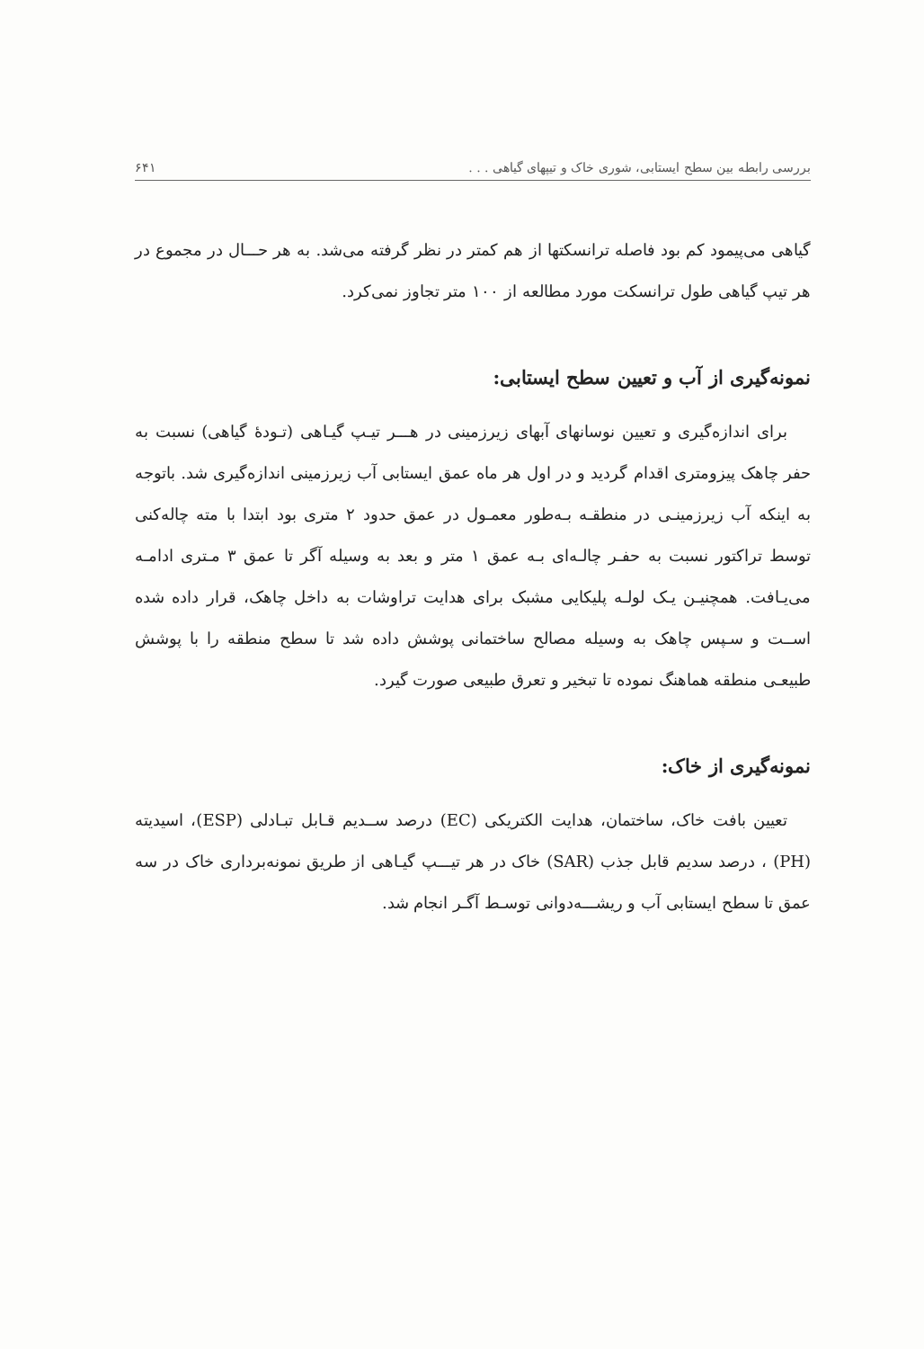بررسی رابطه بین سطح ایستابی، شوری خاک و تیپهای گیاهی . . . ۶۴۱
گیاهی می‌پیمود کم بود فاصله ترانسکتها از هم کمتر در نظر گرفته می‌شد. به هر حـــال در مجموع در هر تیپ گیاهی طول ترانسکت مورد مطالعه از ۱۰۰ متر تجاوز نمی‌کرد.
نمونه‌گیری از آب و تعیین سطح ایستابی:
برای اندازه‌گیری و تعیین نوسانهای آبهای زیرزمینی در هـــر تیـپ گیـاهی (تـودهٔ گیاهی) نسبت به حفر چاهک پیزومتری اقدام گردید و در اول هر ماه عمق ایستابی آب زیرزمینی اندازه‌گیری شد. باتوجه به اینکه آب زیرزمینـی در منطقـه بـه‌طور معمـول در عمق حدود ۲ متری بود ابتدا با مته چاله‌کنی توسط تراکتور نسبت به حفـر چالـه‌ای بـه عمق ۱ متر و بعد به وسیله آگر تا عمق ۳ مـتری ادامـه می‌یـافت. همچنیـن یـک لولـه پلیکایی مشبک برای هدایت تراوشات به داخل چاهک، قرار داده شده اســت و سـپس چاهک به وسیله مصالح ساختمانی پوشش داده شد تا سطح منطقه را با پوشش طبیعـی منطقه هماهنگ نموده تا تبخیر و تعرق طبیعی صورت گیرد.
نمونه‌گیری از خاک:
تعیین بافت خاک، ساختمان، هدایت الکتریکی (EC) درصد ســدیم قـابل تبـادلی (ESP)، اسیدیته (PH) ، درصد سدیم قابل جذب (SAR) خاک در هر تیـــپ گیـاهی از طریق نمونه‌برداری خاک در سه عمق تا سطح ایستابی آب و ریشـــه‌دوانی توسـط آگـر انجام شد.